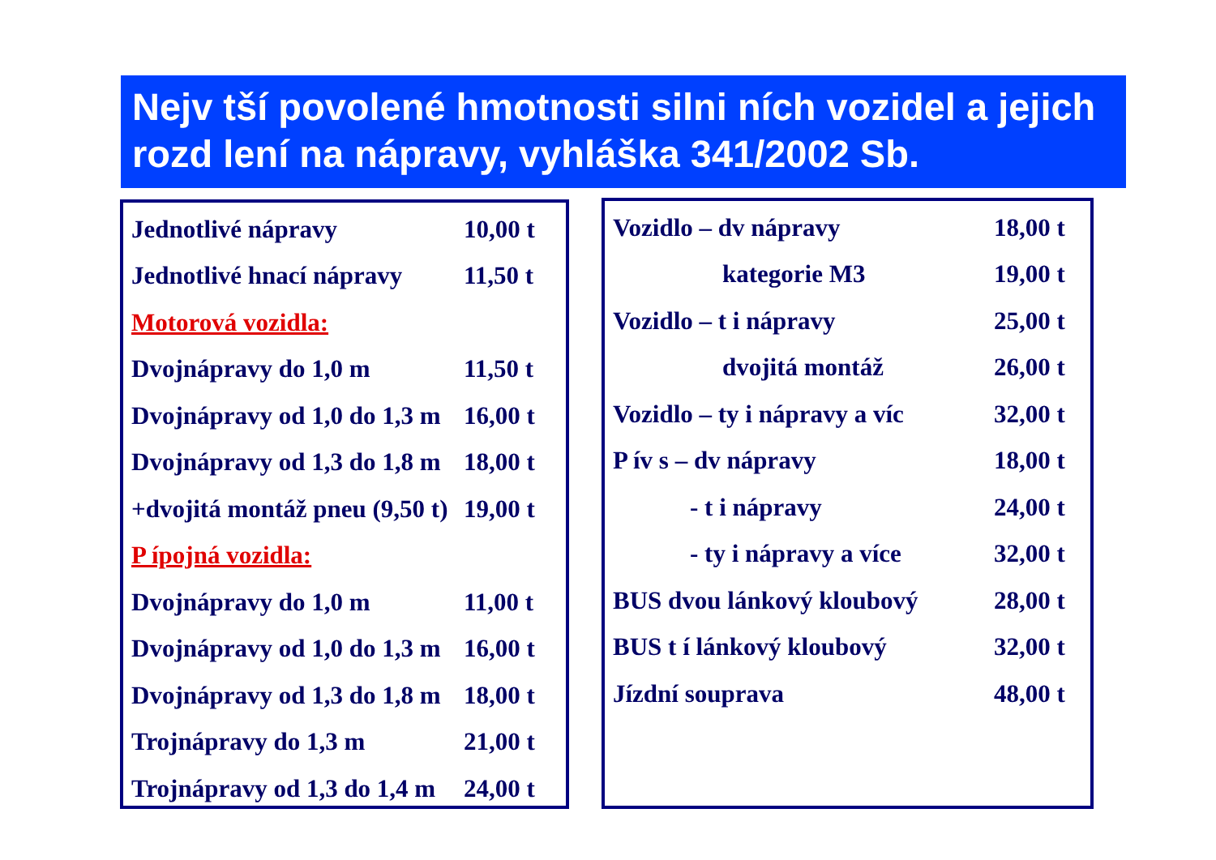Nejv tší povolené hmotnosti silni ních vozidel a jejich rozd lení na nápravy, vyhláška 341/2002 Sb.
| Jednotlivé nápravy | 10,00 t |
| Jednotlivé hnací nápravy | 11,50 t |
| Motorová vozidla: | |
| Dvojnápravy do 1,0 m | 11,50 t |
| Dvojnápravy od 1,0 do 1,3 m | 16,00 t |
| Dvojnápravy od 1,3 do 1,8 m | 18,00 t |
| +dvojitá montáž pneu (9,50 t) | 19,00 t |
| P ípojná vozidla: | |
| Dvojnápravy do 1,0 m | 11,00 t |
| Dvojnápravy od 1,0 do 1,3 m | 16,00 t |
| Dvojnápravy od 1,3 do 1,8 m | 18,00 t |
| Trojnápravy do 1,3 m | 21,00 t |
| Trojnápravy od 1,3 do 1,4 m | 24,00 t |
| Vozidlo – dv nápravy | 18,00 t |
| kategorie M3 | 19,00 t |
| Vozidlo – t i nápravy | 25,00 t |
| dvojitá montáž | 26,00 t |
| Vozidlo – ty i nápravy a víc | 32,00 t |
| P ív s – dv nápravy | 18,00 t |
| - t i nápravy | 24,00 t |
| - ty i nápravy a více | 32,00 t |
| BUS dvou lánkový kloubový | 28,00 t |
| BUS t í lánkový kloubový | 32,00 t |
| Jízdní souprava | 48,00 t |